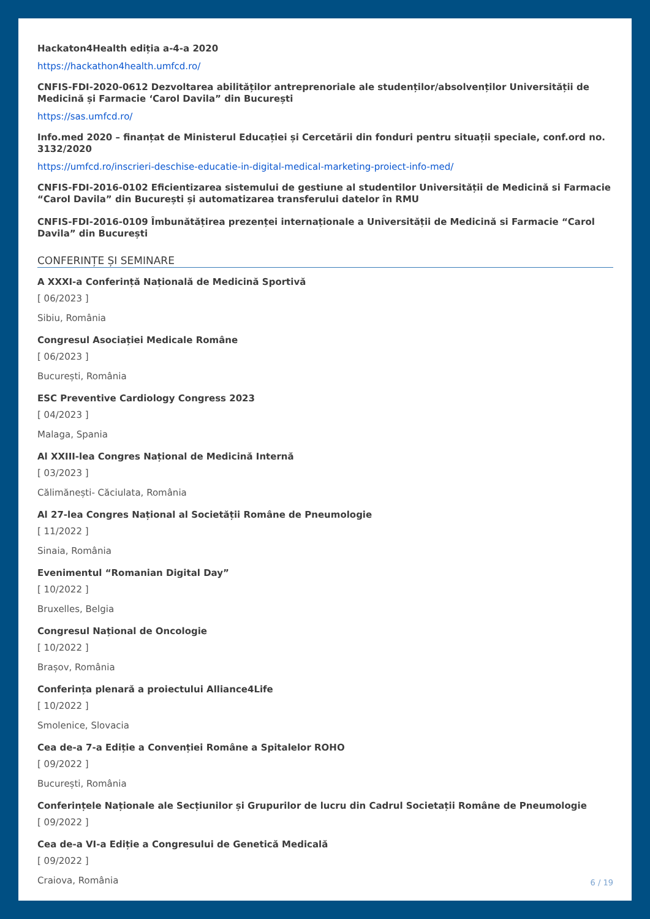Hackaton4Health ediția a-4-a 2020
https://hackathon4health.umfcd.ro/
CNFIS-FDI-2020-0612 Dezvoltarea abilităților antreprenoriale ale studenților/absolvenților Universității de Medicină și Farmacie ‘Carol Davila” din București
https://sas.umfcd.ro/
Info.med 2020 – finanțat de Ministerul Educației și Cercetării din fonduri pentru situații speciale, conf.ord no. 3132/2020
https://umfcd.ro/inscrieri-deschise-educatie-in-digital-medical-marketing-proiect-info-med/
CNFIS-FDI-2016-0102 Eficientizarea sistemului de gestiune al studentilor Universității de Medicină si Farmacie “Carol Davila” din București și automatizarea transferului datelor în RMU
CNFIS-FDI-2016-0109 Îmbunătățirea prezenței internaționale a Universității de Medicină si Farmacie “Carol Davila” din București
CONFERINȚE ȘI SEMINARE
A XXXI-a Conferință Națională de Medicină Sportivă
[ 06/2023 ]
Sibiu, România
Congresul Asociației Medicale Române
[ 06/2023 ]
București, România
ESC Preventive Cardiology Congress 2023
[ 04/2023 ]
Malaga, Spania
Al XXIII-lea Congres Național de Medicină Internă
[ 03/2023 ]
Călimănești- Căciulata, România
Al 27-lea Congres Național al Societății Române de Pneumologie
[ 11/2022 ]
Sinaia, România
Evenimentul “Romanian Digital Day”
[ 10/2022 ]
Bruxelles, Belgia
Congresul Național de Oncologie
[ 10/2022 ]
Brașov, România
Conferința plenară a proiectului Alliance4Life
[ 10/2022 ]
Smolenice, Slovacia
Cea de-a 7-a Ediție a Convenției Române a Spitalelor ROHO
[ 09/2022 ]
București, România
Conferințele Naționale ale Secțiunilor și Grupurilor de lucru din Cadrul Societații Române de Pneumologie
[ 09/2022 ]
Cea de-a VI-a Ediție a Congresului de Genetică Medicală
[ 09/2022 ]
Craiova, România
6 / 19